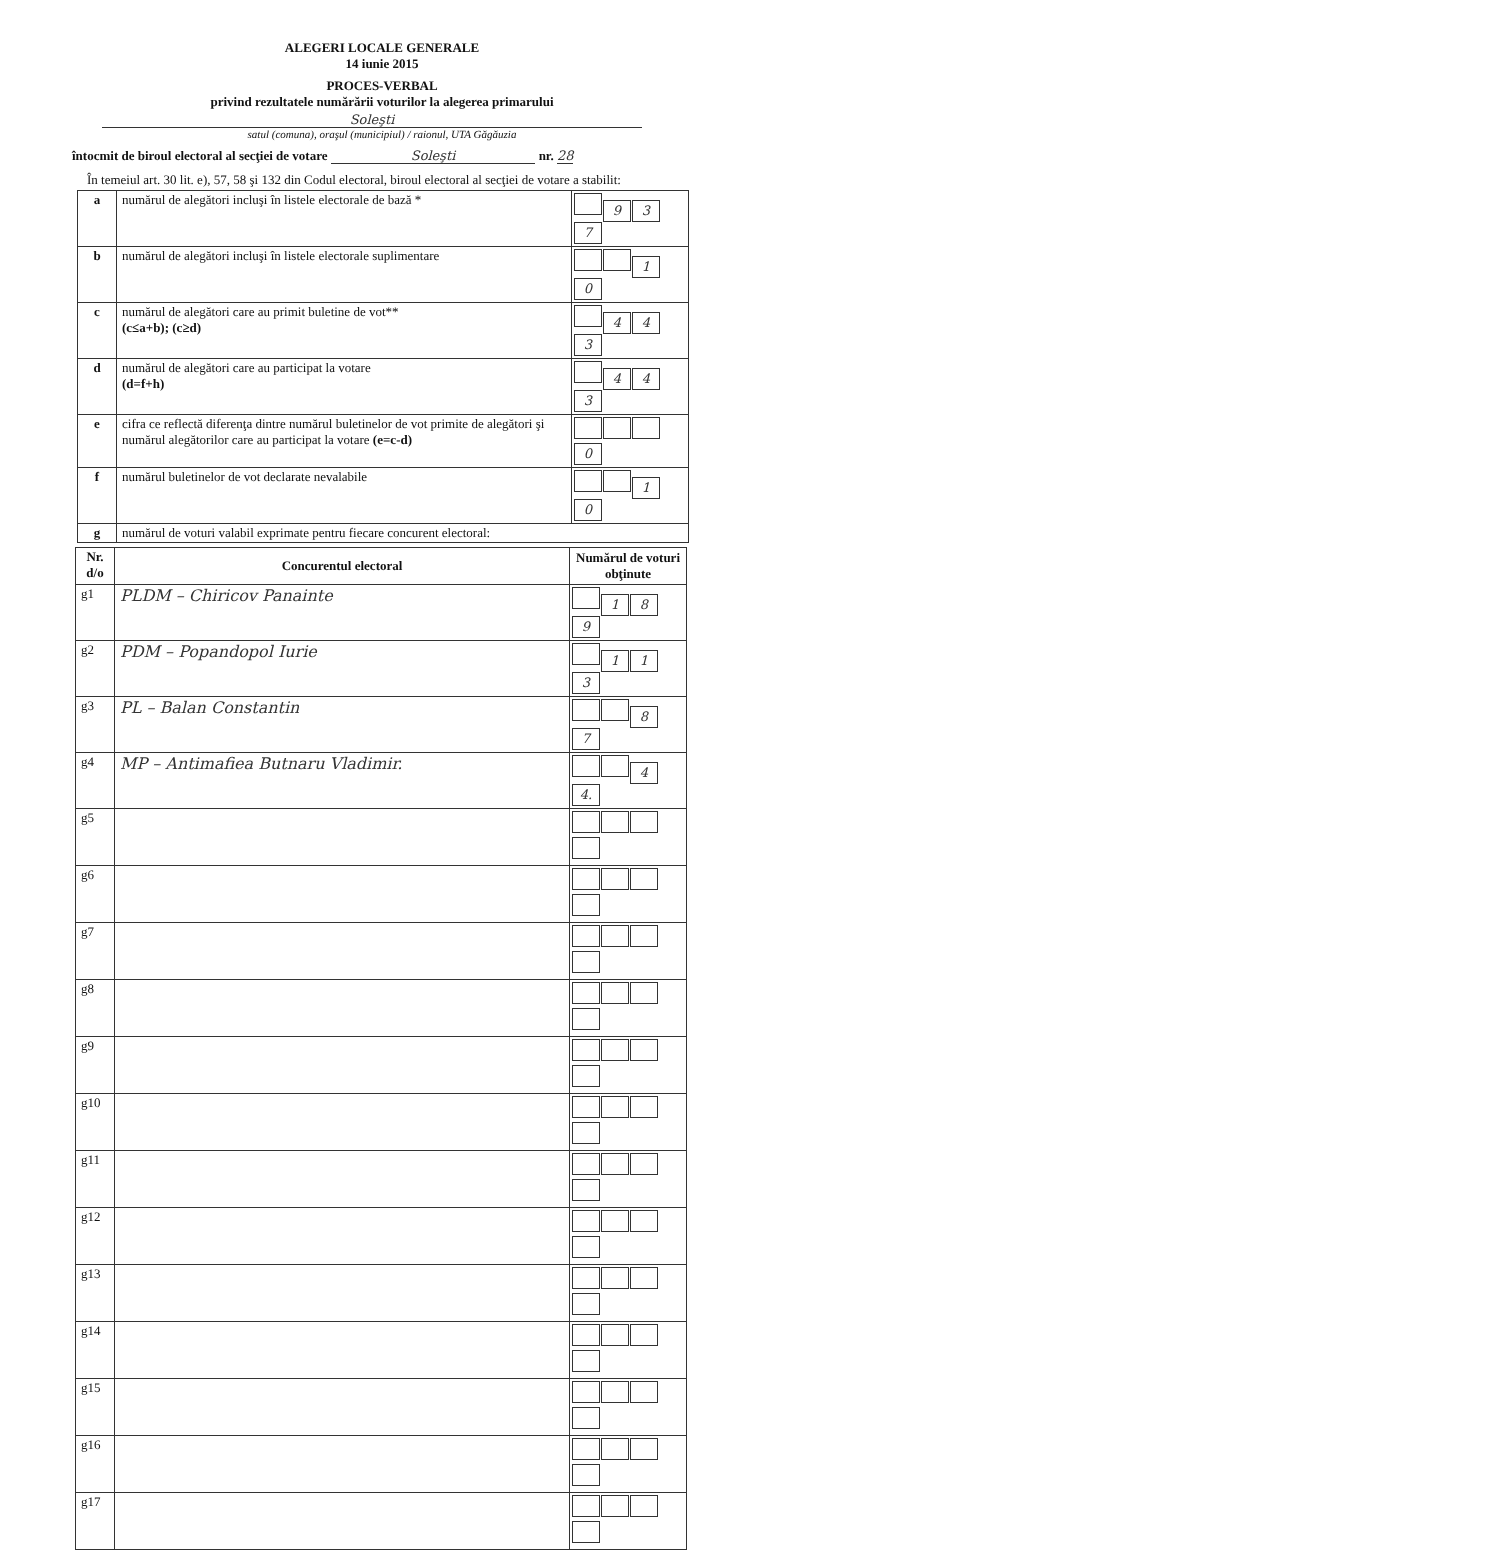ALEGERI LOCALE GENERALE
14 iunie 2015
PROCES-VERBAL
privind rezultatele numărării voturilor la alegerea primarului
Soleşti
satul (comuna), oraşul (municipiul) / raionul, UTA Găgăuzia
întocmit de biroul electoral al secţiei de votare Soleşti nr. 28
În temeiul art. 30 lit. e), 57, 58 şi 132 din Codul electoral, biroul electoral al secţiei de votare a stabilit:
| a | numărul de alegători incluşi în listele electorale de bază * | 9 3 7 |
| b | numărul de alegători incluşi în listele electorale suplimentare | 1 0 |
| c | numărul de alegători care au primit buletine de vot** (c≤a+b); (c≥d) | 4 4 3 |
| d | numărul de alegători care au participat la votare (d=f+h) | 4 4 3 |
| e | cifra ce reflectă diferenţa dintre numărul buletinelor de vot primite de alegători şi numărul alegătorilor care au participat la votare (e=c-d) | 0 |
| f | numărul buletinelor de vot declarate nevalabile | 1 0 |
| g | numărul de voturi valabil exprimate pentru fiecare concurent electoral: | |
| Nr. d/o | Concurentul electoral | Numărul de voturi obţinute |
| --- | --- | --- |
| g1 | PLDM – Chiricov Panainte | 1 8 9 |
| g2 | PDM – Popandopol Iurie | 1 1 3 |
| g3 | PL – Balan Constantin | 8 7 |
| g4 | MP – Antimafiea Butnaru Vladimir. | 4 4. |
| g5 | | |
| g6 | | |
| g7 | | |
| g8 | | |
| g9 | | |
| g10 | | |
| g11 | | |
| g12 | | |
| g13 | | |
| g14 | | |
| g15 | | |
| g16 | | |
| g17 | | |